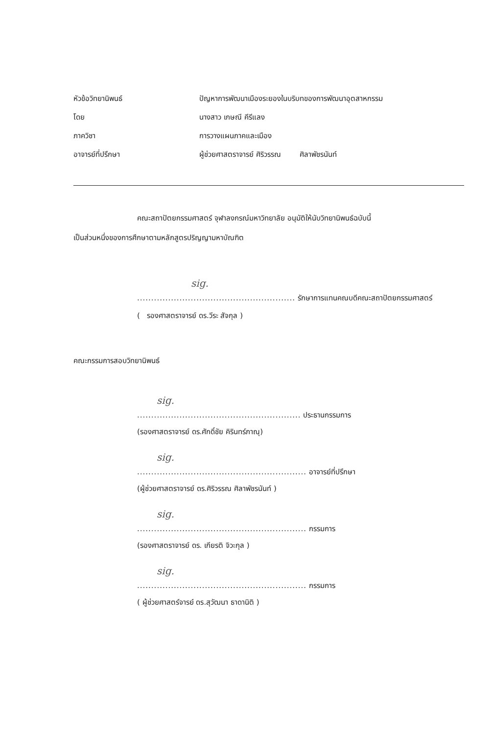หัวข้อวิทยานิพนธ์ ปัญหาการพัฒนาเมืองระยองในบริบทของการพัฒนาอุตสาหกรรม
โดย นางสาว เกษณี คีรีแลง
ภาควิชา การวางแผนภาคและเมือง
อาจารย์ที่ปรึกษา ผู้ช่วยศาสตราจารย์ ศิริวรรณ ศิลาพัชรนันท์
คณะสถาปัตยกรรมศาสตร์ จุฬาลงกรณ์มหาวิทยาลัย อนุมัติให้นับวิทยานิพนธ์ฉบับนี้
เป็นส่วนหนึ่งของการศึกษาตามหลักสูตรปริญญามหาบัณฑิต
sig.
........................................................ รักษาการแทนคณบดีคณะสถาปัตยกรรมศาสตร์
( รองศาสตราจารย์ ดร.วีระ สัจกุล )
คณะกรรมการสอบวิทยานิพนธ์
sig.
.......................................................... ประธานกรรมการ
(รองศาสตราจารย์ ดร.ศักดิ์ชัย คิรินทร์ภาณุ)
sig.
............................................................ อาจารย์ที่ปรึกษา
(ผู้ช่วยศาสตราจารย์ ดร.ศิริวรรณ ศิลาพัชรนันท์ )
sig.
............................................................ กรรมการ
(รองศาสตราจารย์ ดร. เกียรติ จิวะกุล )
sig.
............................................................ กรรมการ
( ผู้ช่วยศาสตร์จารย์ ดร.สุวัฒนา ธาดานิติ )